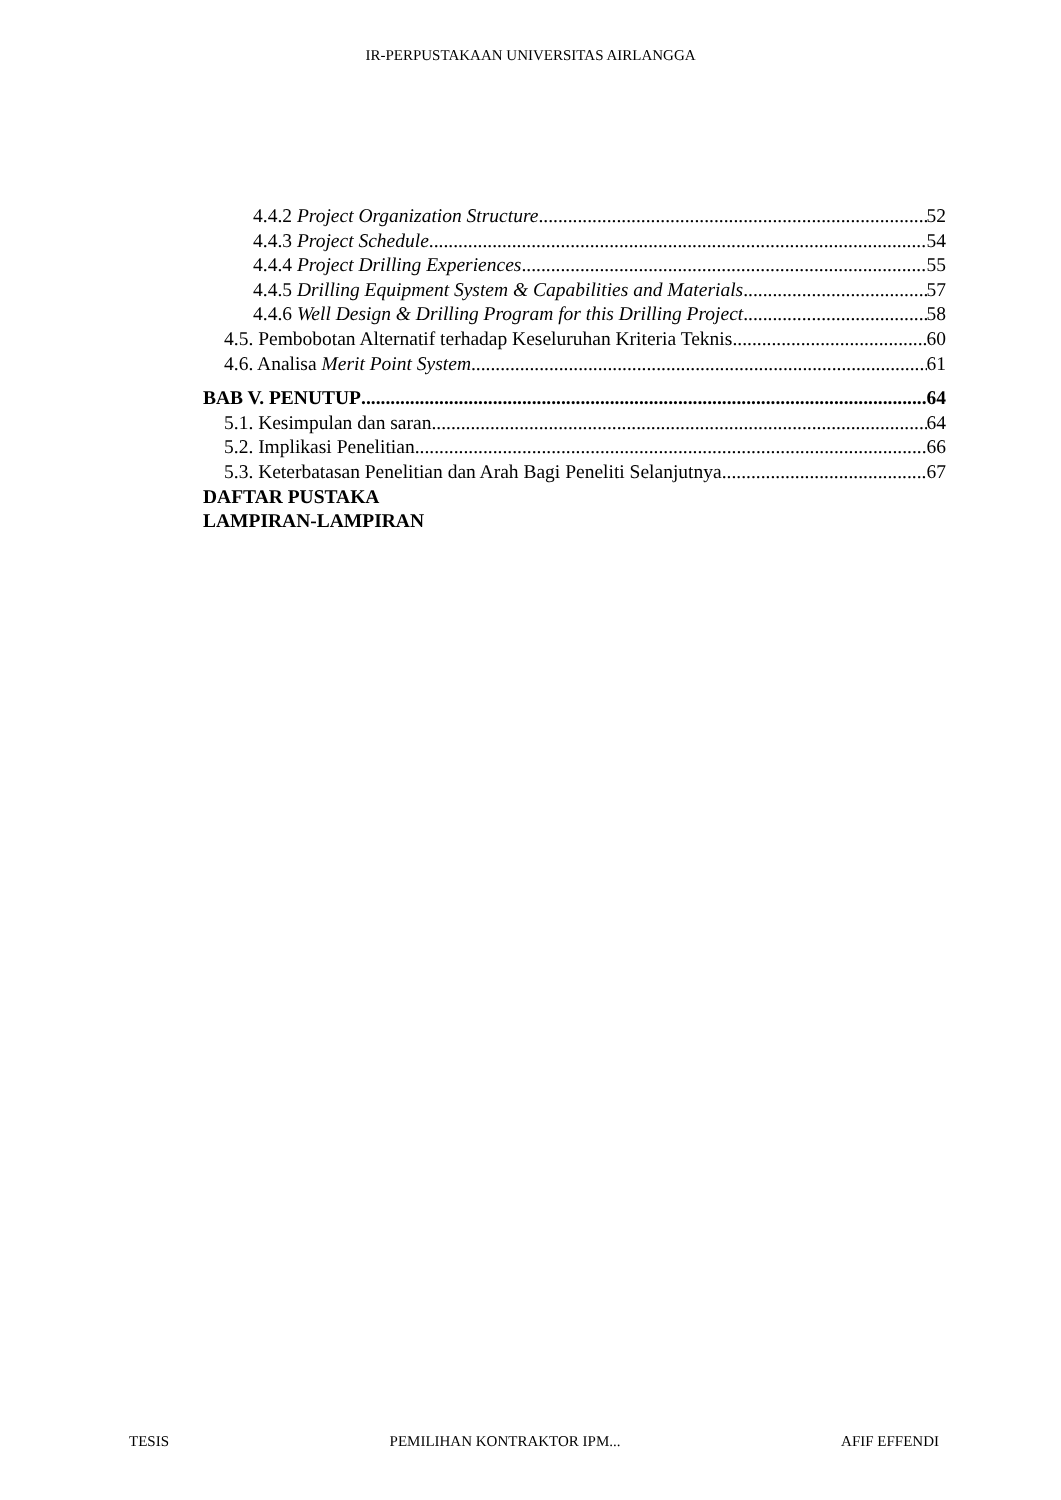IR-PERPUSTAKAAN UNIVERSITAS AIRLANGGA
4.4.2 Project Organization Structure 52
4.4.3 Project Schedule 54
4.4.4 Project Drilling Experiences 55
4.4.5 Drilling Equipment System & Capabilities and Materials 57
4.4.6 Well Design & Drilling Program for this Drilling Project 58
4.5. Pembobotan Alternatif terhadap Keseluruhan Kriteria Teknis 60
4.6. Analisa Merit Point System 61
BAB V. PENUTUP 64
5.1. Kesimpulan dan saran 64
5.2. Implikasi Penelitian 66
5.3. Keterbatasan Penelitian dan Arah Bagi Peneliti Selanjutnya 67
DAFTAR PUSTAKA
LAMPIRAN-LAMPIRAN
TESIS PEMILIHAN KONTRAKTOR IPM... AFIF EFFENDI